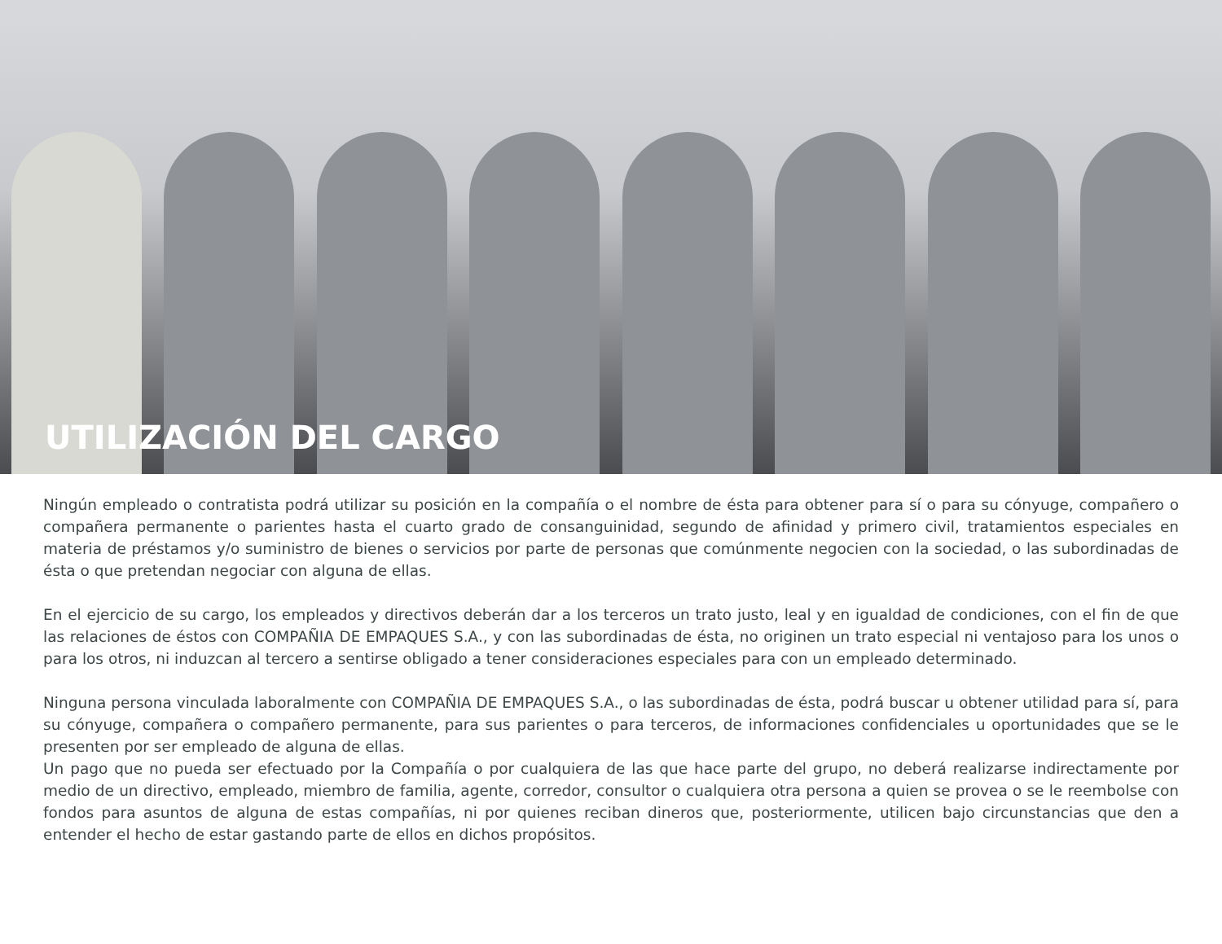UTILIZACIÓN DEL CARGO
Ningún empleado o contratista podrá utilizar su posición en la compañía o el nombre de ésta para obtener para sí o para su cónyuge, compañero o compañera permanente o parientes hasta el cuarto grado de consanguinidad, segundo de afinidad y primero civil, tratamientos especiales en materia de préstamos y/o suministro de bienes o servicios por parte de personas que comúnmente negocien con la sociedad, o las subordinadas de ésta o que pretendan negociar con alguna de ellas.
En el ejercicio de su cargo, los empleados y directivos deberán dar a los terceros un trato justo, leal y en igualdad de condiciones, con el fin de que las relaciones de éstos con COMPAÑIA DE EMPAQUES S.A., y con las subordinadas de ésta, no originen un trato especial ni ventajoso para los unos o para los otros, ni induzcan al tercero a sentirse obligado a tener consideraciones especiales para con un empleado determinado.
Ninguna persona vinculada laboralmente con COMPAÑIA DE EMPAQUES S.A., o las subordinadas de ésta, podrá buscar u obtener utilidad para sí, para su cónyuge, compañera o compañero permanente, para sus parientes o para terceros, de informaciones confidenciales u oportunidades que se le presenten por ser empleado de alguna de ellas.
Un pago que no pueda ser efectuado por la Compañía o por cualquiera de las que hace parte del grupo, no deberá realizarse indirectamente por medio de un directivo, empleado, miembro de familia, agente, corredor, consultor o cualquiera otra persona a quien se provea o se le reembolse con fondos para asuntos de alguna de estas compañías, ni por quienes reciban dineros que, posteriormente, utilicen bajo circunstancias que den a entender el hecho de estar gastando parte de ellos en dichos propósitos.